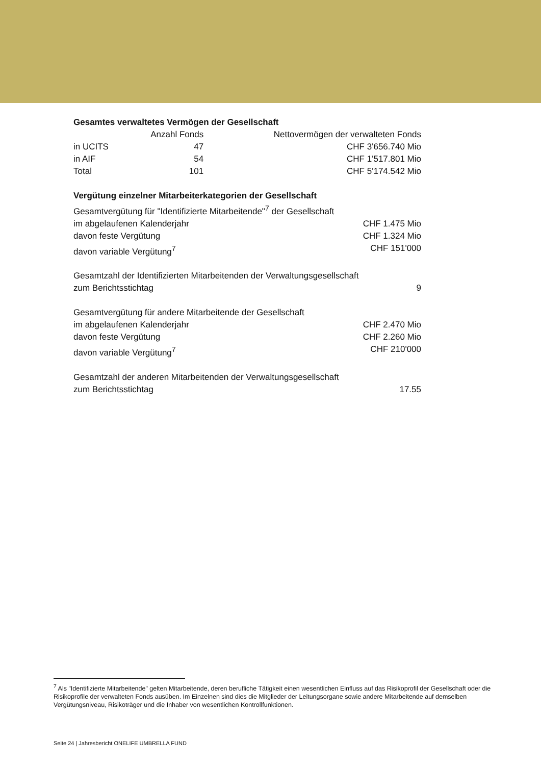Gesamtes verwaltetes Vermögen der Gesellschaft
| | Anzahl Fonds | Nettovermögen der verwalteten Fonds |
| --- | --- | --- |
| in UCITS | 47 | CHF 3'656.740 Mio |
| in AIF | 54 | CHF 1'517.801 Mio |
| Total | 101 | CHF 5'174.542 Mio |
Vergütung einzelner Mitarbeiterkategorien der Gesellschaft
| Gesamtvergütung für "Identifizierte Mitarbeitende"<sup>7</sup> der Gesellschaft | |
| im abgelaufenen Kalenderjahr | CHF 1.475 Mio |
| davon feste Vergütung | CHF 1.324 Mio |
| davon variable Vergütung<sup>7</sup> | CHF 151'000 |
| Gesamtzahl der Identifizierten Mitarbeitenden der Verwaltungsgesellschaft | |
| zum Berichtsstichtag | 9 |
| Gesamtvergütung für andere Mitarbeitende der Gesellschaft | |
| im abgelaufenen Kalenderjahr | CHF 2.470 Mio |
| davon feste Vergütung | CHF 2.260 Mio |
| davon variable Vergütung<sup>7</sup> | CHF 210'000 |
| Gesamtzahl der anderen Mitarbeitenden der Verwaltungsgesellschaft | |
| zum Berichtsstichtag | 17.55 |
<sup>7</sup> Als "Identifizierte Mitarbeitende" gelten Mitarbeitende, deren berufliche Tätigkeit einen wesentlichen Einfluss auf das Risikoprofil der Gesellschaft oder die Risikoprofile der verwalteten Fonds ausüben. Im Einzelnen sind dies die Mitglieder der Leitungsorgane sowie andere Mitarbeitende auf demselben Vergütungsniveau, Risikoträger und die Inhaber von wesentlichen Kontrollfunktionen.
Seite 24 | Jahresbericht ONELIFE UMBRELLA FUND